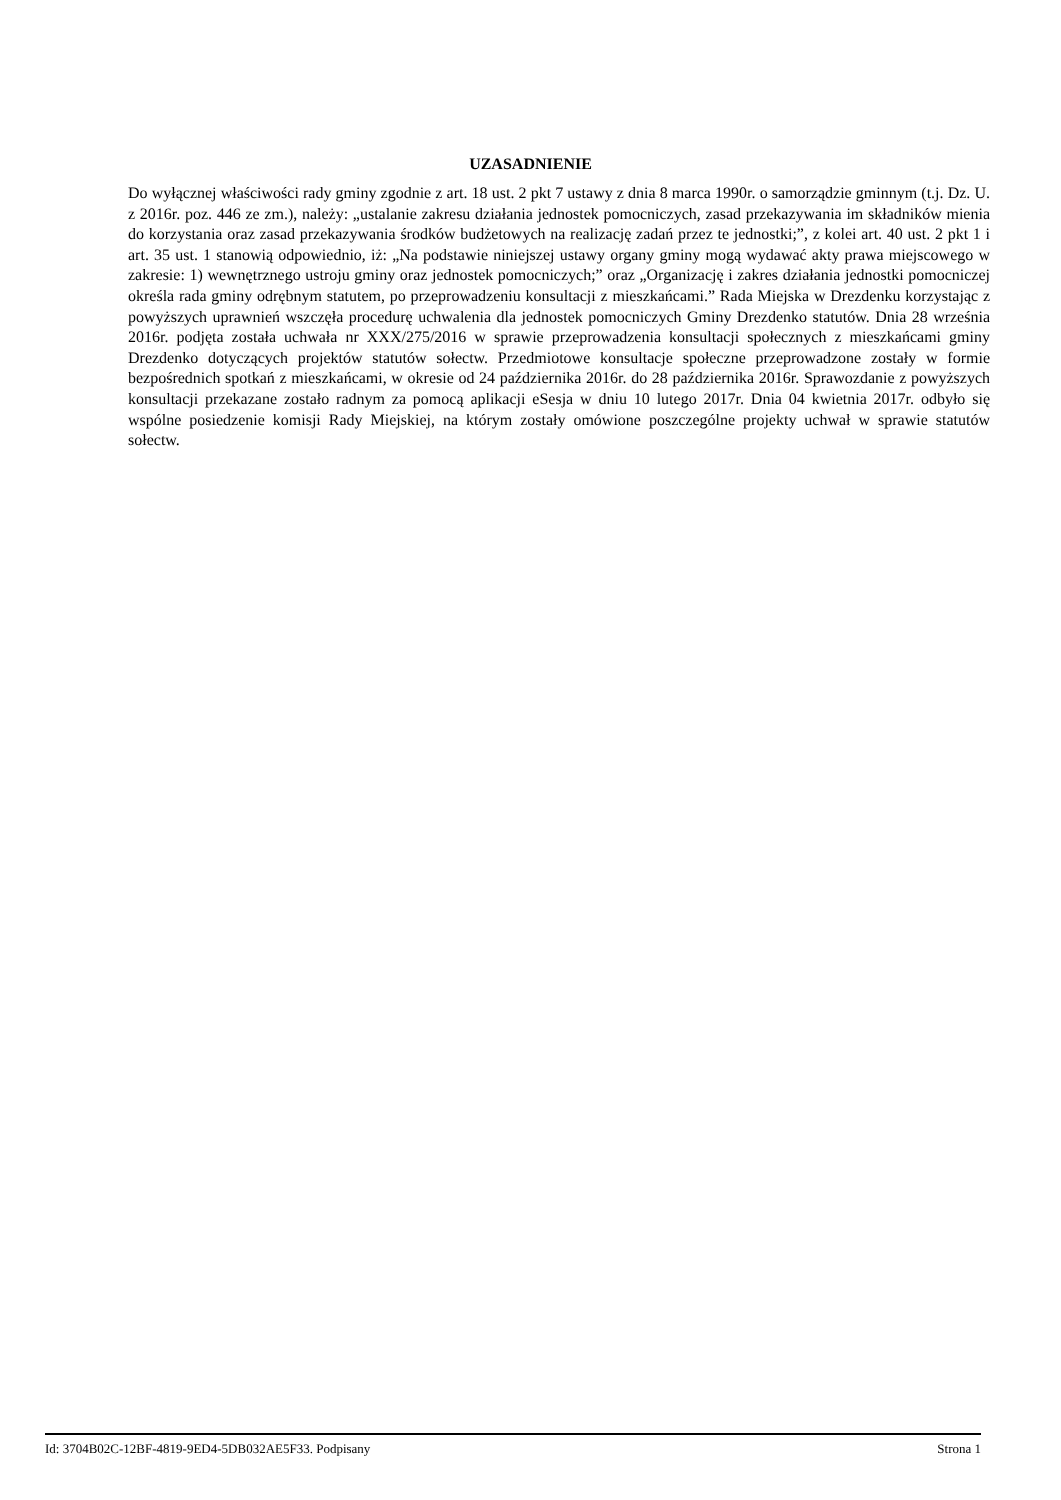UZASADNIENIE
Do wyłącznej właściwości rady gminy zgodnie z art. 18 ust. 2 pkt 7 ustawy z dnia 8 marca 1990r. o samorządzie gminnym (t.j. Dz. U. z 2016r. poz. 446 ze zm.), należy: „ustalanie zakresu działania jednostek pomocniczych, zasad przekazywania im składników mienia do korzystania oraz zasad przekazywania środków budżetowych na realizację zadań przez te jednostki;”, z kolei art. 40 ust. 2 pkt 1 i art. 35 ust. 1 stanowią odpowiednio, iż: „Na podstawie niniejszej ustawy organy gminy mogą wydawać akty prawa miejscowego w zakresie: 1) wewnętrznego ustroju gminy oraz jednostek pomocniczych;” oraz „Organizację i zakres działania jednostki pomocniczej określa rada gminy odrębnym statutem, po przeprowadzeniu konsultacji z mieszkańcami.” Rada Miejska w Drezdenku korzystając z powyższych uprawnień wszczęła procedurę uchwalenia dla jednostek pomocniczych Gminy Drezdenko statutów. Dnia 28 września 2016r. podjęta została uchwała nr XXX/275/2016 w sprawie przeprowadzenia konsultacji społecznych z mieszkańcami gminy Drezdenko dotyczących projektów statutów sołectw. Przedmiotowe konsultacje społeczne przeprowadzone zostały w formie bezpośrednich spotkań z mieszkańcami, w okresie od 24 października 2016r. do 28 października 2016r. Sprawozdanie z powyższych konsultacji przekazane zostało radnym za pomocą aplikacji eSesja w dniu 10 lutego 2017r. Dnia 04 kwietnia 2017r. odbyło się wspólne posiedzenie komisji Rady Miejskiej, na którym zostały omówione poszczególne projekty uchwał w sprawie statutów sołectw.
Id: 3704B02C-12BF-4819-9ED4-5DB032AE5F33. Podpisany Strona 1